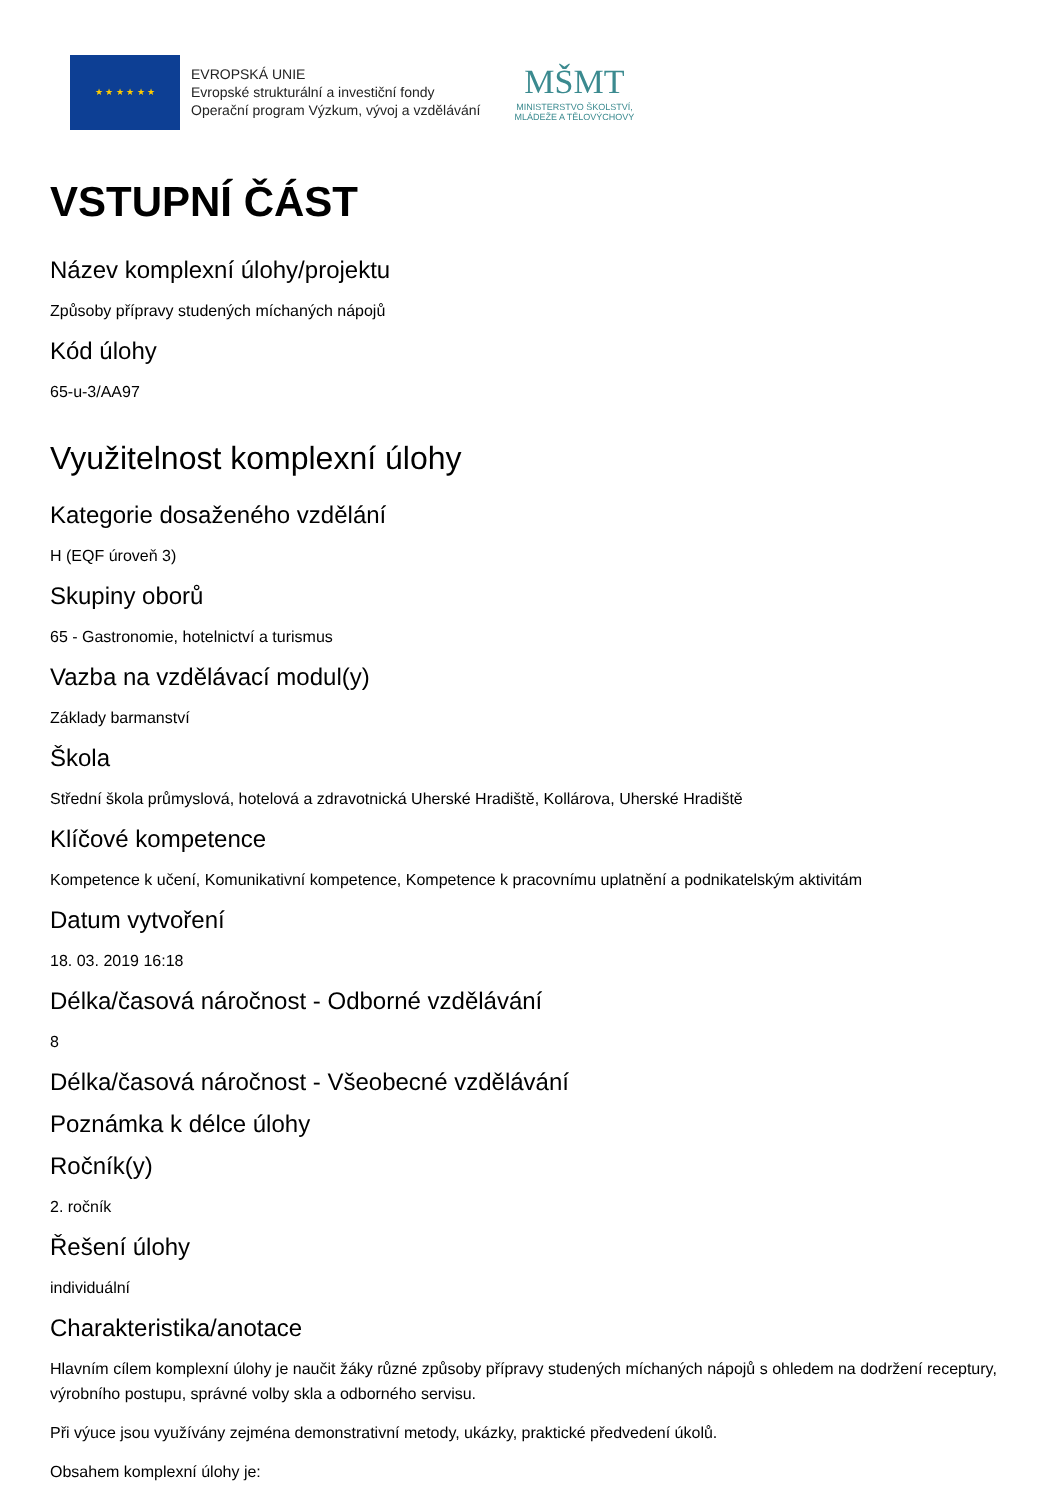★ ★ ★ ★ ★ ★
EVROPSKÁ UNIE
Evropské strukturální a investiční fondy
Operační program Výzkum, vývoj a vzdělávání
MŠMT
MINISTERSTVO ŠKOLSTVÍ,
MLÁDEŽE A TĚLOVÝCHOVY
VSTUPNÍ ČÁST
Název komplexní úlohy/projektu
Způsoby přípravy studených míchaných nápojů
Kód úlohy
65-u-3/AA97
Využitelnost komplexní úlohy
Kategorie dosaženého vzdělání
H (EQF úroveň 3)
Skupiny oborů
65 - Gastronomie, hotelnictví a turismus
Vazba na vzdělávací modul(y)
Základy barmanství
Škola
Střední škola průmyslová, hotelová a zdravotnická Uherské Hradiště, Kollárova, Uherské Hradiště
Klíčové kompetence
Kompetence k učení, Komunikativní kompetence, Kompetence k pracovnímu uplatnění a podnikatelským aktivitám
Datum vytvoření
18. 03. 2019 16:18
Délka/časová náročnost - Odborné vzdělávání
8
Délka/časová náročnost - Všeobecné vzdělávání
Poznámka k délce úlohy
Ročník(y)
2. ročník
Řešení úlohy
individuální
Charakteristika/anotace
Hlavním cílem komplexní úlohy je naučit žáky různé způsoby přípravy studených míchaných nápojů s ohledem na dodržení receptury, výrobního postupu, správné volby skla a odborného servisu.
Při výuce jsou využívány zejména demonstrativní metody, ukázky, praktické předvedení úkolů.
Obsahem komplexní úlohy je: